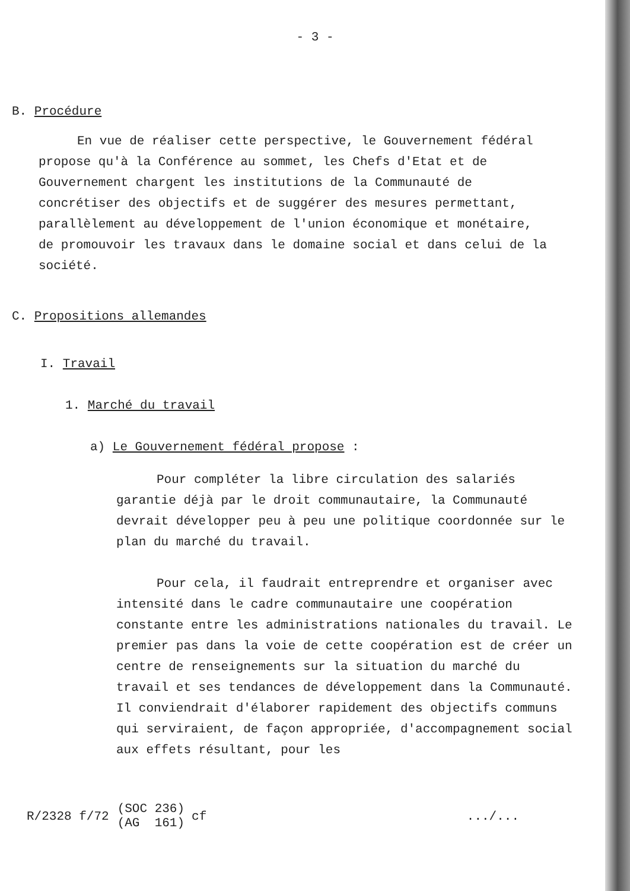- 3 -
B. Procédure
En vue de réaliser cette perspective, le Gouvernement fédéral propose qu'à la Conférence au sommet, les Chefs d'Etat et de Gouvernement chargent les institutions de la Communauté de concrétiser des objectifs et de suggérer des mesures permettant, parallèlement au développement de l'union économique et monétaire, de promouvoir les travaux dans le domaine social et dans celui de la société.
C. Propositions allemandes
I. Travail
1. Marché du travail
a) Le Gouvernement fédéral propose :
Pour compléter la libre circulation des salariés garantie déjà par le droit communautaire, la Communauté devrait développer peu à peu une politique coordonnée sur le plan du marché du travail.
Pour cela, il faudrait entreprendre et organiser avec intensité dans le cadre communautaire une coopération constante entre les administrations nationales du travail. Le premier pas dans la voie de cette coopération est de créer un centre de renseignements sur la situation du marché du travail et ses tendances de développement dans la Communauté. Il conviendrait d'élaborer rapidement des objectifs communs qui serviraient, de façon appropriée, d'accompagnement social aux effets résultant, pour les
R/2328 f/72 (SOC 236)
(AG 161) cf .../...